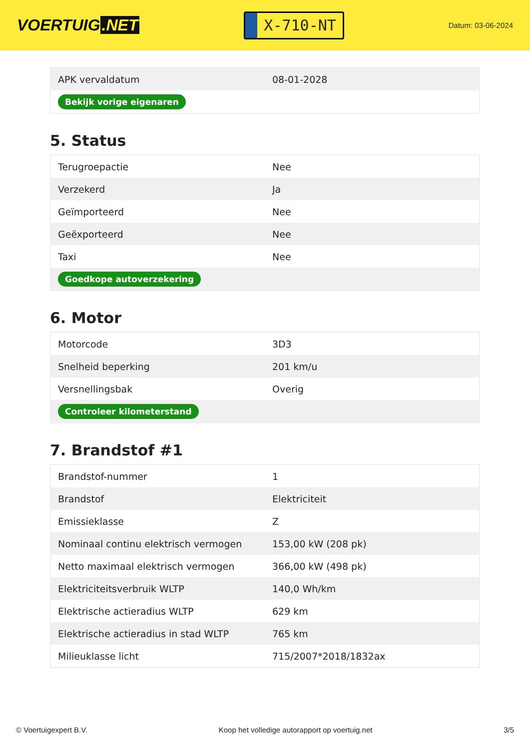VOERTUIG.NET
X-710-NT
Datum: 03-06-2024
| APK vervaldatum | 08-01-2028 |
| Bekijk vorige eigenaren | |
5. Status
| Terugroepactie | Nee |
| Verzekerd | Ja |
| Geïmporteerd | Nee |
| Geëxporteerd | Nee |
| Taxi | Nee |
| Goedkope autoverzekering | |
6. Motor
| Motorcode | 3D3 |
| Snelheid beperking | 201 km/u |
| Versnellingsbak | Overig |
| Controleer kilometerstand | |
7. Brandstof #1
| Brandstof-nummer | 1 |
| Brandstof | Elektriciteit |
| Emissieklasse | Z |
| Nominaal continu elektrisch vermogen | 153,00 kW (208 pk) |
| Netto maximaal elektrisch vermogen | 366,00 kW (498 pk) |
| Elektriciteitsverbruik WLTP | 140,0 Wh/km |
| Elektrische actieradius WLTP | 629 km |
| Elektrische actieradius in stad WLTP | 765 km |
| Milieuklasse licht | 715/2007*2018/1832ax |
© Voertuigexpert B.V. Koop het volledige autorapport op voertuig.net 3/5